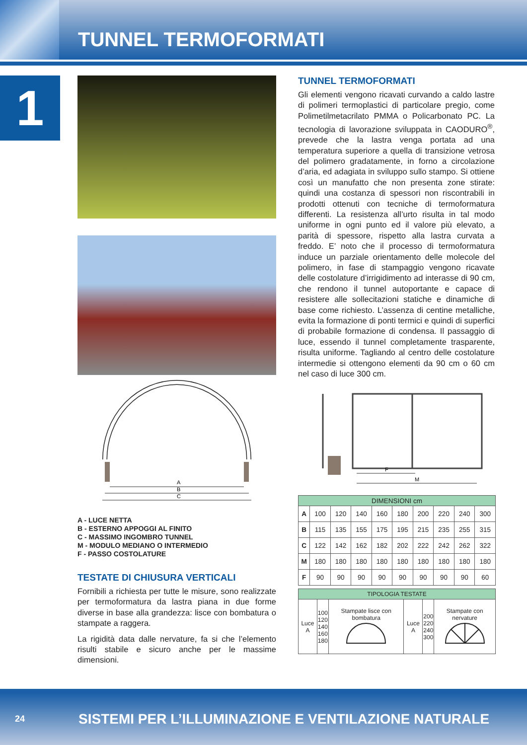TUNNEL TERMOFORMATI
1
A
B
C
A - LUCE NETTA
B - ESTERNO APPOGGI AL FINITO
C - MASSIMO INGOMBRO TUNNEL
M - MODULO MEDIANO O INTERMEDIO
F - PASSO COSTOLATURE
TESTATE DI CHIUSURA VERTICALI
Fornibili a richiesta per tutte le misure, sono realizzate per termoformatura da lastra piana in due forme diverse in base alla grandezza: lisce con bombatura o stampate a raggera.
La rigidità data dalle nervature, fa si che l’elemento risulti stabile e sicuro anche per le massime dimensioni.
TUNNEL TERMOFORMATI
Gli elementi vengono ricavati curvando a caldo lastre di polimeri termoplastici di particolare pregio, come Polimetilmetacrilato PMMA o Policarbonato PC. La tecnologia di lavorazione sviluppata in CAODURO<sup>®</sup>, prevede che la lastra venga portata ad una temperatura superiore a quella di transizione vetrosa del polimero gradatamente, in forno a circolazione d’aria, ed adagiata in sviluppo sullo stampo. Si ottiene così un manufatto che non presenta zone stirate: quindi una costanza di spessori non riscontrabili in prodotti ottenuti con tecniche di termoformatura differenti. La resistenza all’urto risulta in tal modo uniforme in ogni punto ed il valore più elevato, a parità di spessore, rispetto alla lastra curvata a freddo. E’ noto che il processo di termoformatura induce un parziale orientamento delle molecole del polimero, in fase di stampaggio vengono ricavate delle costolature d’irrigidimento ad interasse di 90 cm, che rendono il tunnel autoportante e capace di resistere alle sollecitazioni statiche e dinamiche di base come richiesto. L’assenza di centine metalliche, evita la formazione di ponti termici e quindi di superfici di probabile formazione di condensa. Il passaggio di luce, essendo il tunnel completamente trasparente, risulta uniforme. Tagliando al centro delle costolature intermedie si ottengono elementi da 90 cm o 60 cm nel caso di luce 300 cm.
F
M
| DIMENSIONI cm | | | | | | | | | |
| --- | --- | --- | --- | --- | --- | --- | --- | --- | --- |
| A | 100 | 120 | 140 | 160 | 180 | 200 | 220 | 240 | 300 |
| B | 115 | 135 | 155 | 175 | 195 | 215 | 235 | 255 | 315 |
| C | 122 | 142 | 162 | 182 | 202 | 222 | 242 | 262 | 322 |
| M | 180 | 180 | 180 | 180 | 180 | 180 | 180 | 180 | 180 |
| F | 90 | 90 | 90 | 90 | 90 | 90 | 90 | 90 | 60 |
| TIPOLOGIA TESTATE | | | | | |
| --- | --- | --- | --- | --- | --- |
| Luce A | 100 120 140 160 180 | Stampate lisce con bombatura | Luce A | 200 220 240 300 | Stampate con nervature |
24 SISTEMI PER L’ILLUMINAZIONE E VENTILAZIONE NATURALE